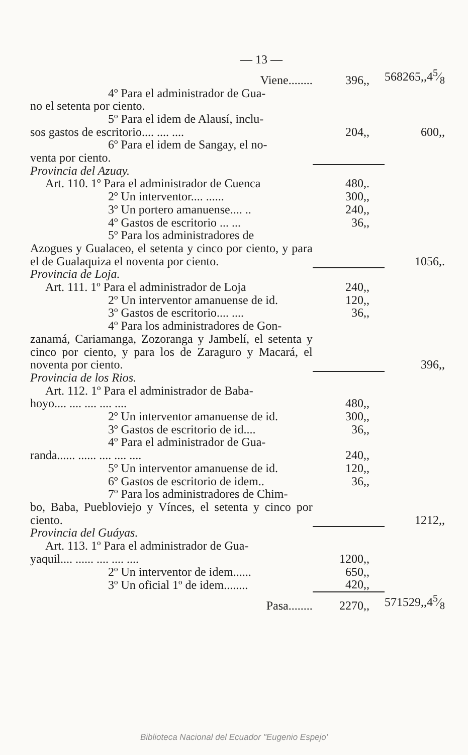— 13 —
| Viene........ | 396,, | 568265,,45⁄8 |
| 4º Para el administrador de Gua- no el setenta por ciento. | | |
| 5º Para el idem de Alausí, inclu- sos gastos de escritorio.... .... .... | 204,, | 600,, |
| 6º Para el idem de Sangay, el no- venta por ciento. | | |
| Provincia del Azuay. | | |
| Art. 110. 1º Para el administrador de Cuenca | 480,. | |
| 2º Un interventor.... ...... | 300,, | |
| 3º Un portero amanuense.... .. | 240,, | |
| 4º Gastos de escritorio ... ... | 36,, | |
| 5º Para los administradores de Azogues y Gualaceo, el setenta y cinco por ciento, y para el de Gualaquiza el noventa por ciento. | | 1056,. |
| Provincia de Loja. | | |
| Art. 111. 1º Para el administrador de Loja | 240,, | |
| 2º Un interventor amanuense de id. | 120,, | |
| 3º Gastos de escritorio.... .... | 36,, | |
| 4º Para los administradores de Gon- zanamá, Cariamanga, Zozoranga y Jambelí, el setenta y cinco por ciento, y para los de Zaraguro y Macará, el noventa por ciento. | | 396,, |
| Provincia de los Rios. | | |
| Art. 112. 1º Para el administrador de Baba- hoyo.... .... .... .... .... | 480,, | |
| 2º Un interventor amanuense de id. | 300,, | |
| 3º Gastos de escritorio de id.... | 36,, | |
| 4º Para el administrador de Gua- randa...... ...... .... .... .... | 240,, | |
| 5º Un interventor amanuense de id. | 120,, | |
| 6º Gastos de escritorio de idem.. | 36,, | |
| 7º Para los administradores de Chim- bo, Baba, Puebloviejo y Vínces, el setenta y cinco por ciento. | | 1212,, |
| Provincia del Guáyas. | | |
| Art. 113. 1º Para el administrador de Gua- yaquil.... ...... .... .... .... | 1200,, | |
| 2º Un interventor de idem...... | 650,, | |
| 3º Un oficial 1º de idem........ | 420,, | |
| Pasa........ | 2270,, | 571529,,45⁄8 |
Biblioteca Nacional del Ecuador "Eugenio Espejo'